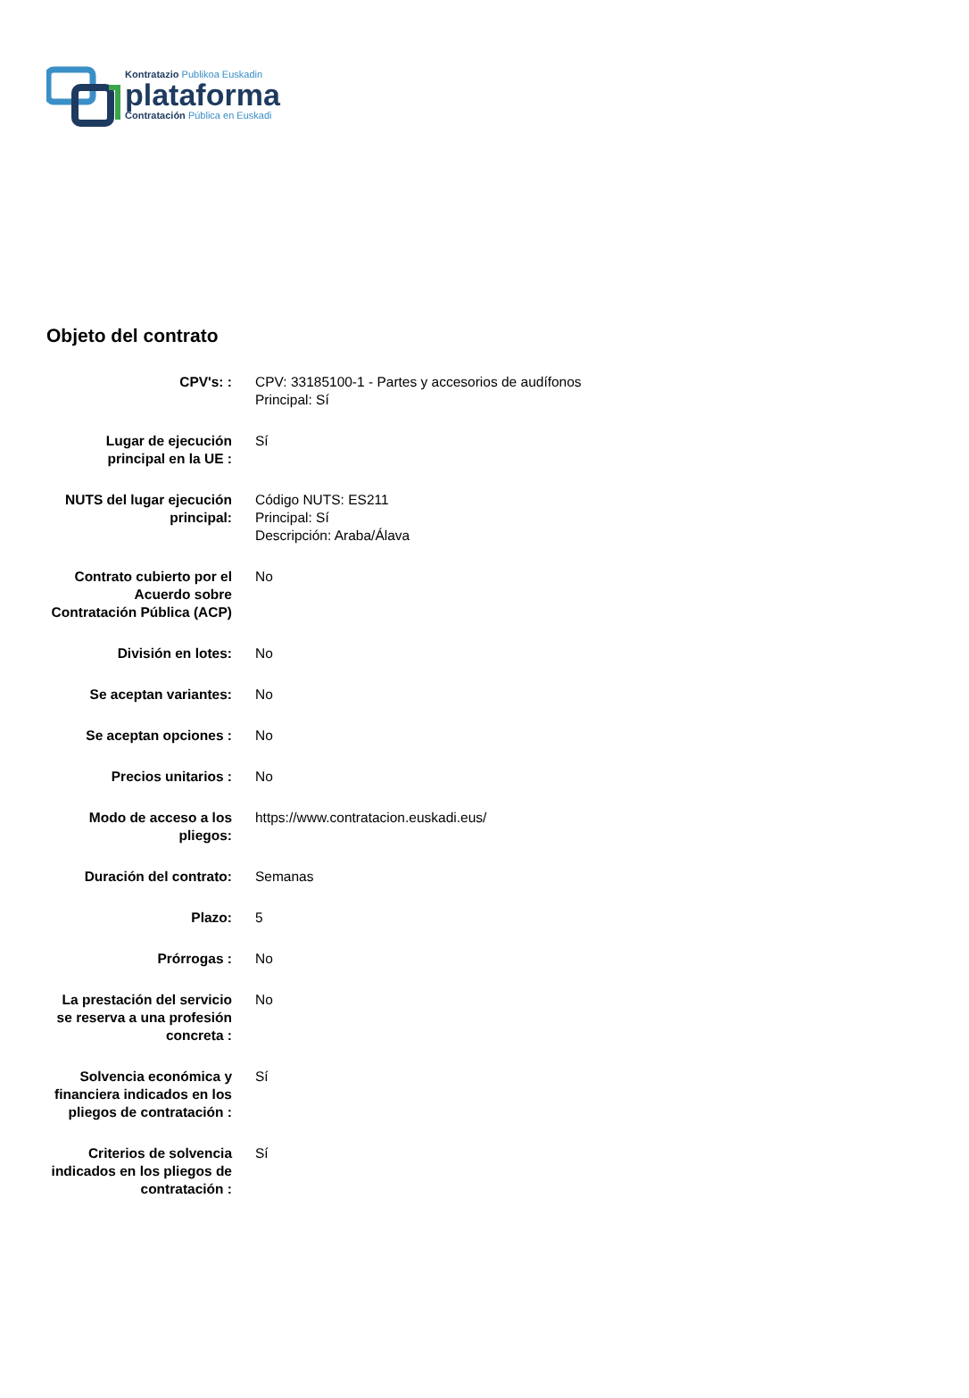Kontratazio Publikoa Euskadin
plataforma
Contratación Pública en Euskadi
Objeto del contrato
| CPV's: : | CPV: 33185100-1 - Partes y accesorios de audífonos Principal: Sí |
| Lugar de ejecución principal en la UE : | Sí |
| NUTS del lugar ejecución principal: | Código NUTS: ES211 Principal: Sí Descripción: Araba/Álava |
| Contrato cubierto por el Acuerdo sobre Contratación Pública (ACP) | No |
| División en lotes: | No |
| Se aceptan variantes: | No |
| Se aceptan opciones : | No |
| Precios unitarios : | No |
| Modo de acceso a los pliegos: | https://www.contratacion.euskadi.eus/ |
| Duración del contrato: | Semanas |
| Plazo: | 5 |
| Prórrogas : | No |
| La prestación del servicio se reserva a una profesión concreta : | No |
| Solvencia económica y financiera indicados en los pliegos de contratación : | Sí |
| Criterios de solvencia indicados en los pliegos de contratación : | Sí |